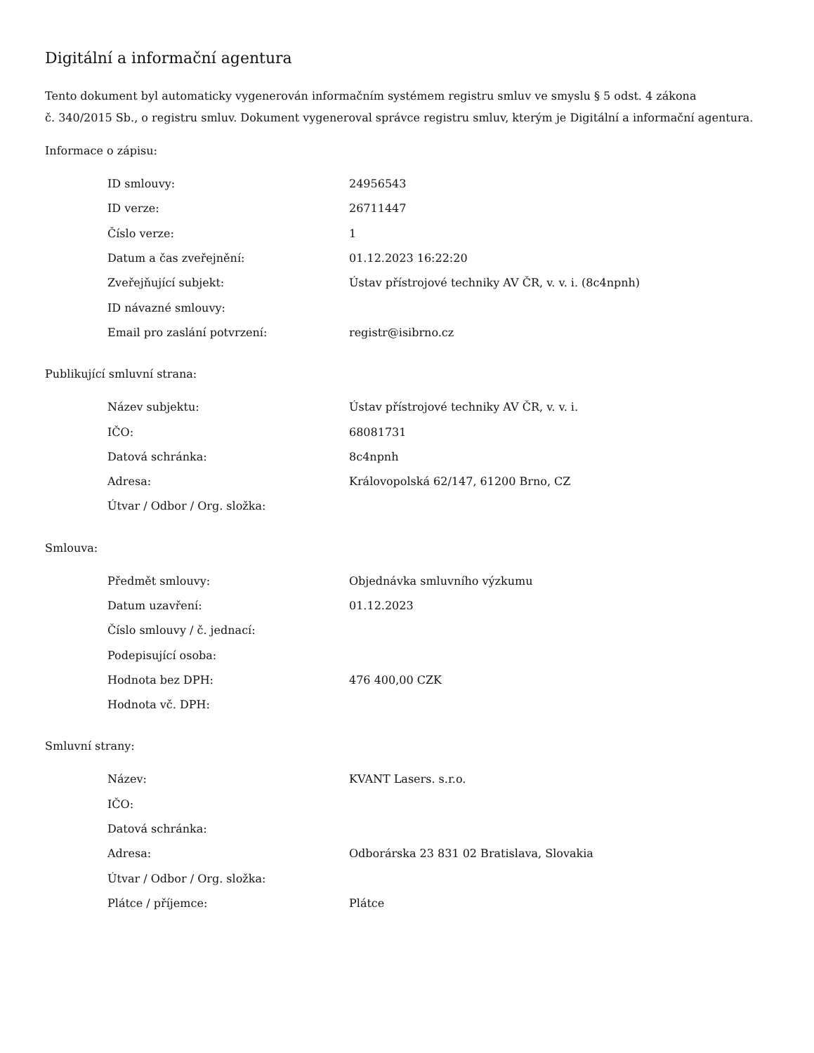Digitální a informační agentura
Tento dokument byl automaticky vygenerován informačním systémem registru smluv ve smyslu § 5 odst. 4 zákona
č. 340/2015 Sb., o registru smluv. Dokument vygeneroval správce registru smluv, kterým je Digitální a informační agentura.
Informace o zápisu:
| ID smlouvy: | 24956543 |
| ID verze: | 26711447 |
| Číslo verze: | 1 |
| Datum a čas zveřejnění: | 01.12.2023 16:22:20 |
| Zveřejňující subjekt: | Ústav přístrojové techniky AV ČR, v. v. i. (8c4npnh) |
| ID návazné smlouvy: | |
| Email pro zaslání potvrzení: | registr@isibrno.cz |
Publikující smluvní strana:
| Název subjektu: | Ústav přístrojové techniky AV ČR, v. v. i. |
| IČO: | 68081731 |
| Datová schránka: | 8c4npnh |
| Adresa: | Královopolská 62/147, 61200 Brno, CZ |
| Útvar / Odbor / Org. složka: | |
Smlouva:
| Předmět smlouvy: | Objednávka smluvního výzkumu |
| Datum uzavření: | 01.12.2023 |
| Číslo smlouvy / č. jednací: | |
| Podepisující osoba: | |
| Hodnota bez DPH: | 476 400,00 CZK |
| Hodnota vč. DPH: | |
Smluvní strany:
| Název: | KVANT Lasers. s.r.o. |
| IČO: | |
| Datová schránka: | |
| Adresa: | Odborárska 23 831 02 Bratislava, Slovakia |
| Útvar / Odbor / Org. složka: | |
| Plátce / příjemce: | Plátce |